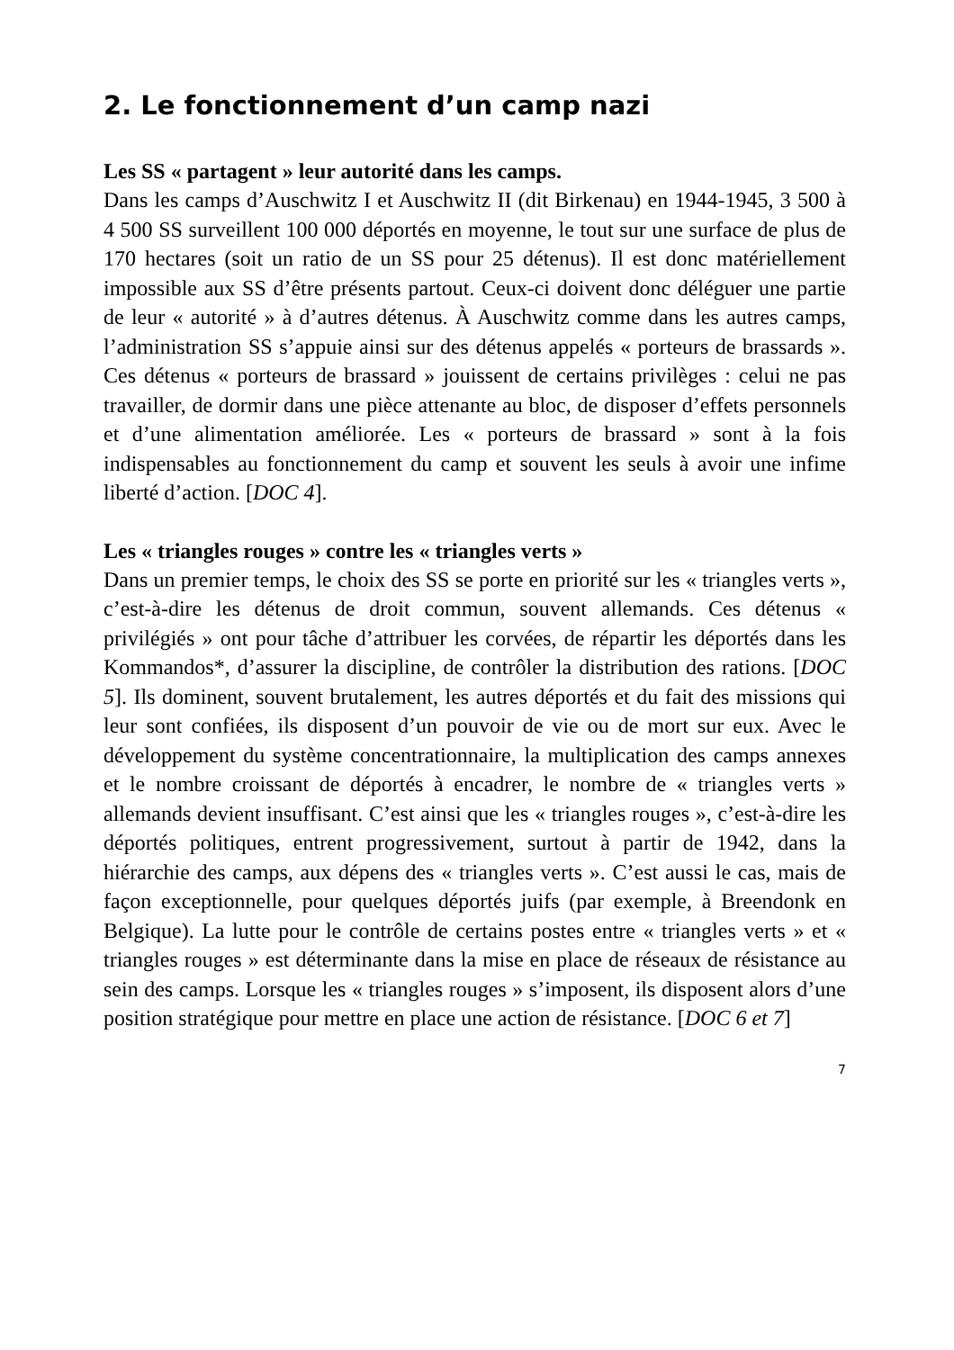2. Le fonctionnement d’un camp nazi
Les SS « partagent » leur autorité dans les camps.
Dans les camps d’Auschwitz I et Auschwitz II (dit Birkenau) en 1944-1945, 3 500 à 4 500 SS surveillent 100 000 déportés en moyenne, le tout sur une surface de plus de 170 hectares (soit un ratio de un SS pour 25 détenus). Il est donc matériellement impossible aux SS d’être présents partout. Ceux-ci doivent donc déléguer une partie de leur « autorité » à d’autres détenus. À Auschwitz comme dans les autres camps, l’administration SS s’appuie ainsi sur des détenus appelés « porteurs de brassards ». Ces détenus « porteurs de brassard » jouissent de certains privilèges : celui ne pas travailler, de dormir dans une pièce attenante au bloc, de disposer d’effets personnels et d’une alimentation améliorée. Les « porteurs de brassard » sont à la fois indispensables au fonctionnement du camp et souvent les seuls à avoir une infime liberté d’action. [DOC 4].
Les « triangles rouges » contre les « triangles verts »
Dans un premier temps, le choix des SS se porte en priorité sur les « triangles verts », c’est-à-dire les détenus de droit commun, souvent allemands. Ces détenus « privilégiés » ont pour tâche d’attribuer les corvées, de répartir les déportés dans les Kommandos*, d’assurer la discipline, de contrôler la distribution des rations. [DOC 5]. Ils dominent, souvent brutalement, les autres déportés et du fait des missions qui leur sont confiées, ils disposent d’un pouvoir de vie ou de mort sur eux. Avec le développement du système concentrationnaire, la multiplication des camps annexes et le nombre croissant de déportés à encadrer, le nombre de « triangles verts » allemands devient insuffisant. C’est ainsi que les « triangles rouges », c’est-à-dire les déportés politiques, entrent progressivement, surtout à partir de 1942, dans la hiérarchie des camps, aux dépens des « triangles verts ». C’est aussi le cas, mais de façon exceptionnelle, pour quelques déportés juifs (par exemple, à Breendonk en Belgique). La lutte pour le contrôle de certains postes entre « triangles verts » et « triangles rouges » est déterminante dans la mise en place de réseaux de résistance au sein des camps. Lorsque les « triangles rouges » s’imposent, ils disposent alors d’une position stratégique pour mettre en place une action de résistance. [DOC 6 et 7]
7